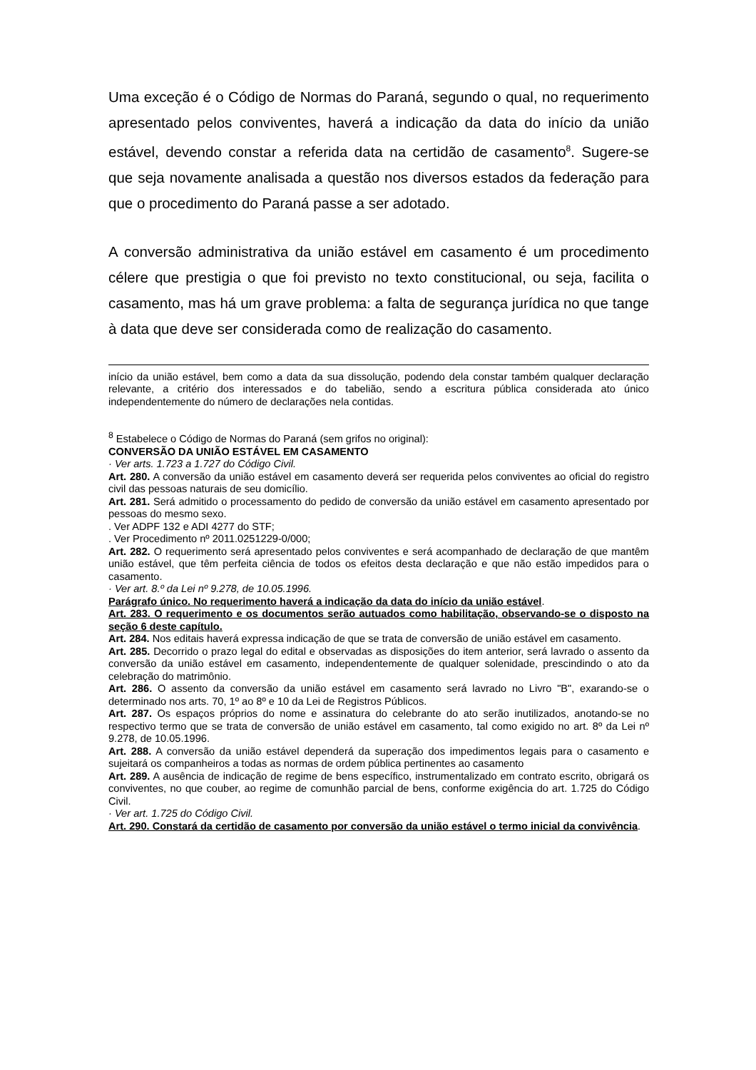Uma exceção é o Código de Normas do Paraná, segundo o qual, no requerimento apresentado pelos conviventes, haverá a indicação da data do início da união estável, devendo constar a referida data na certidão de casamento<sup>8</sup>. Sugere-se que seja novamente analisada a questão nos diversos estados da federação para que o procedimento do Paraná passe a ser adotado.
A conversão administrativa da união estável em casamento é um procedimento célere que prestigia o que foi previsto no texto constitucional, ou seja, facilita o casamento, mas há um grave problema: a falta de segurança jurídica no que tange à data que deve ser considerada como de realização do casamento.
início da união estável, bem como a data da sua dissolução, podendo dela constar também qualquer declaração relevante, a critério dos interessados e do tabelião, sendo a escritura pública considerada ato único independentemente do número de declarações nela contidas.
<sup>8</sup> Estabelece o Código de Normas do Paraná (sem grifos no original):
CONVERSÃO DA UNIÃO ESTÁVEL EM CASAMENTO
· Ver arts. 1.723 a 1.727 do Código Civil.
Art. 280. A conversão da união estável em casamento deverá ser requerida pelos conviventes ao oficial do registro civil das pessoas naturais de seu domicílio.
Art. 281. Será admitido o processamento do pedido de conversão da união estável em casamento apresentado por pessoas do mesmo sexo.
. Ver ADPF 132 e ADI 4277 do STF;
. Ver Procedimento nº 2011.0251229-0/000;
Art. 282. O requerimento será apresentado pelos conviventes e será acompanhado de declaração de que mantêm união estável, que têm perfeita ciência de todos os efeitos desta declaração e que não estão impedidos para o casamento.
· Ver art. 8.º da Lei nº 9.278, de 10.05.1996.
Parágrafo único. No requerimento haverá a indicação da data do início da união estável.
Art. 283. O requerimento e os documentos serão autuados como habilitação, observando-se o disposto na seção 6 deste capítulo.
Art. 284. Nos editais haverá expressa indicação de que se trata de conversão de união estável em casamento.
Art. 285. Decorrido o prazo legal do edital e observadas as disposições do item anterior, será lavrado o assento da conversão da união estável em casamento, independentemente de qualquer solenidade, prescindindo o ato da celebração do matrimônio.
Art. 286. O assento da conversão da união estável em casamento será lavrado no Livro "B", exarando-se o determinado nos arts. 70, 1º ao 8º e 10 da Lei de Registros Públicos.
Art. 287. Os espaços próprios do nome e assinatura do celebrante do ato serão inutilizados, anotando-se no respectivo termo que se trata de conversão de união estável em casamento, tal como exigido no art. 8º da Lei nº 9.278, de 10.05.1996.
Art. 288. A conversão da união estável dependerá da superação dos impedimentos legais para o casamento e sujeitará os companheiros a todas as normas de ordem pública pertinentes ao casamento
Art. 289. A ausência de indicação de regime de bens específico, instrumentalizado em contrato escrito, obrigará os conviventes, no que couber, ao regime de comunhão parcial de bens, conforme exigência do art. 1.725 do Código Civil.
· Ver art. 1.725 do Código Civil.
Art. 290. Constará da certidão de casamento por conversão da união estável o termo inicial da convivência.